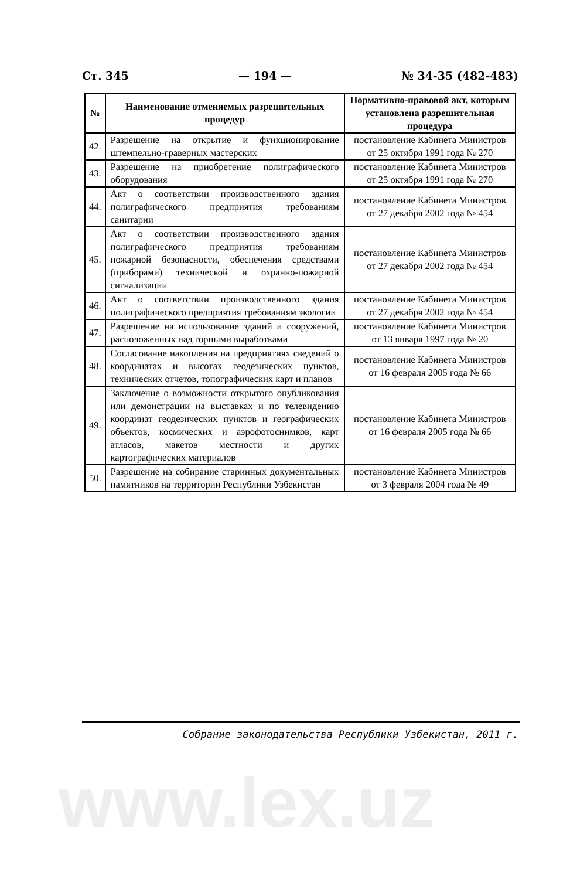Ст. 345 — 194 — № 34-35 (482-483)
| № | Наименование отменяемых разрешительных процедур | Нормативно-правовой акт, которым установлена разрешительная процедура |
| --- | --- | --- |
| 42. | Разрешение на открытие и функционирование штемпельно-граверных мастерских | постановление Кабинета Министров от 25 октября 1991 года № 270 |
| 43. | Разрешение на приобретение полиграфического оборудования | постановление Кабинета Министров от 25 октября 1991 года № 270 |
| 44. | Акт о соответствии производственного здания полиграфического предприятия требованиям санитарии | постановление Кабинета Министров от 27 декабря 2002 года № 454 |
| 45. | Акт о соответствии производственного здания полиграфического предприятия требованиям пожарной безопасности, обеспечения средствами (приборами) технической и охранно-пожарной сигнализации | постановление Кабинета Министров от 27 декабря 2002 года № 454 |
| 46. | Акт о соответствии производственного здания полиграфического предприятия требованиям экологии | постановление Кабинета Министров от 27 декабря 2002 года № 454 |
| 47. | Разрешение на использование зданий и сооружений, расположенных над горными выработками | постановление Кабинета Министров от 13 января 1997 года № 20 |
| 48. | Согласование накопления на предприятиях сведений о координатах и высотах геодезических пунктов, технических отчетов, топографических карт и планов | постановление Кабинета Министров от 16 февраля 2005 года № 66 |
| 49. | Заключение о возможности открытого опубликования или демонстрации на выставках и по телевидению координат геодезических пунктов и географических объектов, космических и аэрофотоснимков, карт атласов, макетов местности и других картографических материалов | постановление Кабинета Министров от 16 февраля 2005 года № 66 |
| 50. | Разрешение на собирание старинных документальных памятников на территории Республики Узбекистан | постановление Кабинета Министров от 3 февраля 2004 года № 49 |
Собрание законодательства Республики Узбекистан, 2011 г.
www.lex.uz